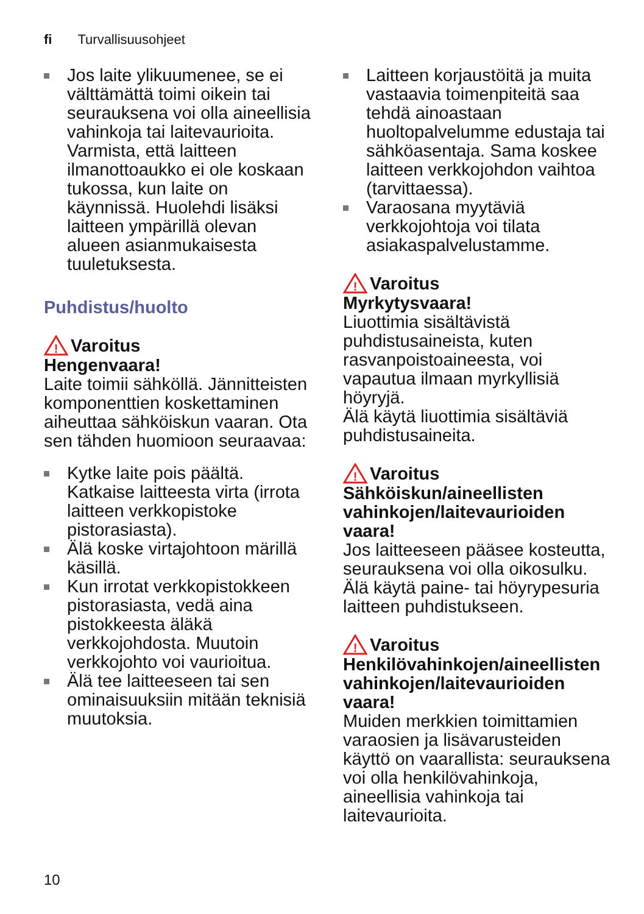fi Turvallisuusohjeet
Jos laite ylikuumenee, se ei välttämättä toimi oikein tai seurauksena voi olla aineellisia vahinkoja tai laitevaurioita.
Varmista, että laitteen ilmanottoaukko ei ole koskaan tukossa, kun laite on käynnissä. Huolehdi lisäksi laitteen ympärillä olevan alueen asianmukaisesta tuuletuksesta.
Puhdistus/huolto
!
Varoitus
Hengenvaara!
Laite toimii sähköllä. Jännitteisten komponenttien koskettaminen aiheuttaa sähköiskun vaaran. Ota sen tähden huomioon seuraavaa:
Kytke laite pois päältä. Katkaise laitteesta virta (irrota laitteen verkkopistoke pistorasiasta).
Älä koske virtajohtoon märillä käsillä.
Kun irrotat verkkopistokkeen pistorasiasta, vedä aina pistokkeesta äläkä verkkojohdosta. Muutoin verkkojohto voi vaurioitua.
Älä tee laitteeseen tai sen ominaisuuksiin mitään teknisiä muutoksia.
Laitteen korjaustöitä ja muita vastaavia toimenpiteitä saa tehdä ainoastaan huoltopalvelumme edustaja tai sähköasentaja. Sama koskee laitteen verkkojohdon vaihtoa (tarvittaessa).
Varaosana myytäviä verkkojohtoja voi tilata asiakaspalvelustamme.
!
Varoitus
Myrkytysvaara!
Liuottimia sisältävistä puhdistusaineista, kuten rasvanpoistoaineesta, voi vapautua ilmaan myrkyllisiä höyryjä.
Älä käytä liuottimia sisältäviä puhdistusaineita.
!
Varoitus
Sähköiskun/aineellisten vahinkojen/laitevaurioiden vaara!
Jos laitteeseen pääsee kosteutta, seurauksena voi olla oikosulku.
Älä käytä paine- tai höyrypesuria laitteen puhdistukseen.
!
Varoitus
Henkilövahinkojen/aineellisten vahinkojen/laitevaurioiden vaara!
Muiden merkkien toimittamien varaosien ja lisävarusteiden käyttö on vaarallista: seurauksena voi olla henkilövahinkoja, aineellisia vahinkoja tai laitevaurioita.
10